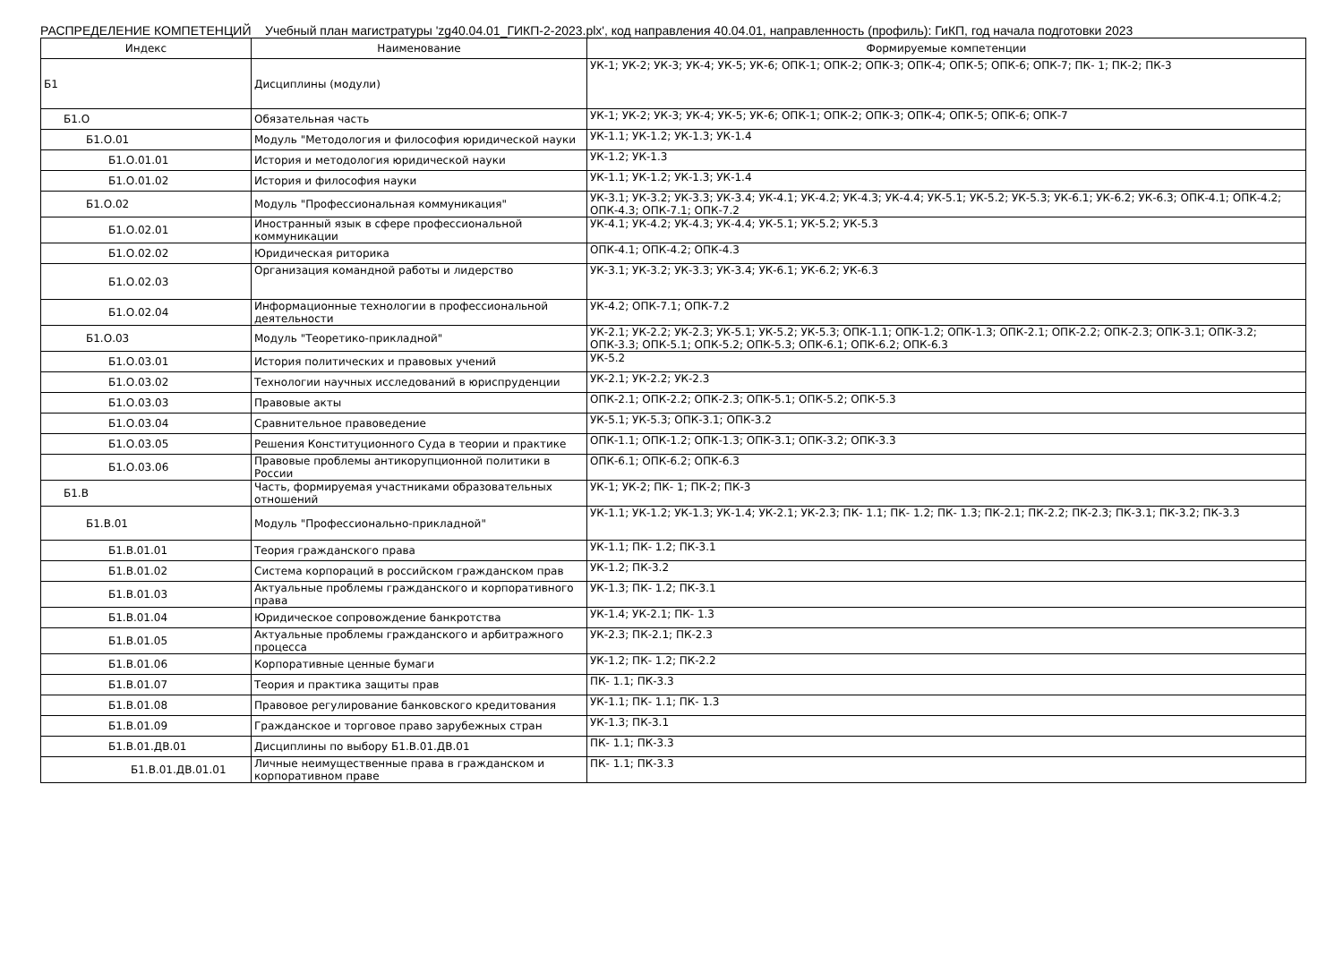РАСПРЕДЕЛЕНИЕ КОМПЕТЕНЦИЙ Учебный план магистратуры 'zg40.04.01_ГИКП-2-2023.plx', код направления 40.04.01, направленность (профиль): ГиКП, год начала подготовки 2023
| Индекс | Наименование | Формируемые компетенции |
| --- | --- | --- |
| Б1 | Дисциплины (модули) | УК-1; УК-2; УК-3; УК-4; УК-5; УК-6; ОПК-1; ОПК-2; ОПК-3; ОПК-4; ОПК-5; ОПК-6; ОПК-7; ПК- 1; ПК-2; ПК-3 |
| Б1.О | Обязательная часть | УК-1; УК-2; УК-3; УК-4; УК-5; УК-6; ОПК-1; ОПК-2; ОПК-3; ОПК-4; ОПК-5; ОПК-6; ОПК-7 |
| Б1.О.01 | Модуль "Методология и философия юридической науки | УК-1.1; УК-1.2; УК-1.3; УК-1.4 |
| Б1.О.01.01 | История и методология юридической науки | УК-1.2; УК-1.3 |
| Б1.О.01.02 | История и философия науки | УК-1.1; УК-1.2; УК-1.3; УК-1.4 |
| Б1.О.02 | Модуль "Профессиональная коммуникация" | УК-3.1; УК-3.2; УК-3.3; УК-3.4; УК-4.1; УК-4.2; УК-4.3; УК-4.4; УК-5.1; УК-5.2; УК-5.3; УК-6.1; УК-6.2; УК-6.3; ОПК-4.1; ОПК-4.2; ОПК-4.3; ОПК-7.1; ОПК-7.2 |
| Б1.О.02.01 | Иностранный язык в сфере профессиональной коммуникации | УК-4.1; УК-4.2; УК-4.3; УК-4.4; УК-5.1; УК-5.2; УК-5.3 |
| Б1.О.02.02 | Юридическая риторика | ОПК-4.1; ОПК-4.2; ОПК-4.3 |
| Б1.О.02.03 | Организация командной работы и лидерство | УК-3.1; УК-3.2; УК-3.3; УК-3.4; УК-6.1; УК-6.2; УК-6.3 |
| Б1.О.02.04 | Информационные технологии в профессиональной деятельности | УК-4.2; ОПК-7.1; ОПК-7.2 |
| Б1.О.03 | Модуль "Теоретико-прикладной" | УК-2.1; УК-2.2; УК-2.3; УК-5.1; УК-5.2; УК-5.3; ОПК-1.1; ОПК-1.2; ОПК-1.3; ОПК-2.1; ОПК-2.2; ОПК-2.3; ОПК-3.1; ОПК-3.2; ОПК-3.3; ОПК-5.1; ОПК-5.2; ОПК-5.3; ОПК-6.1; ОПК-6.2; ОПК-6.3 |
| Б1.О.03.01 | История политических и правовых учений | УК-5.2 |
| Б1.О.03.02 | Технологии научных исследований в юриспруденции | УК-2.1; УК-2.2; УК-2.3 |
| Б1.О.03.03 | Правовые акты | ОПК-2.1; ОПК-2.2; ОПК-2.3; ОПК-5.1; ОПК-5.2; ОПК-5.3 |
| Б1.О.03.04 | Сравнительное правоведение | УК-5.1; УК-5.3; ОПК-3.1; ОПК-3.2 |
| Б1.О.03.05 | Решения Конституционного Суда в теории и практике | ОПК-1.1; ОПК-1.2; ОПК-1.3; ОПК-3.1; ОПК-3.2; ОПК-3.3 |
| Б1.О.03.06 | Правовые проблемы антикорупционной политики в России | ОПК-6.1; ОПК-6.2; ОПК-6.3 |
| Б1.В | Часть, формируемая участниками образовательных отношений | УК-1; УК-2; ПК- 1; ПК-2; ПК-3 |
| Б1.В.01 | Модуль "Профессионально-прикладной" | УК-1.1; УК-1.2; УК-1.3; УК-1.4; УК-2.1; УК-2.3; ПК- 1.1; ПК- 1.2; ПК- 1.3; ПК-2.1; ПК-2.2; ПК-2.3; ПК-3.1; ПК-3.2; ПК-3.3 |
| Б1.В.01.01 | Теория гражданского права | УК-1.1; ПК- 1.2; ПК-3.1 |
| Б1.В.01.02 | Система корпораций в российском гражданском прав | УК-1.2; ПК-3.2 |
| Б1.В.01.03 | Актуальные проблемы гражданского и корпоративного права | УК-1.3; ПК- 1.2; ПК-3.1 |
| Б1.В.01.04 | Юридическое сопровождение банкротства | УК-1.4; УК-2.1; ПК- 1.3 |
| Б1.В.01.05 | Актуальные проблемы гражданского и арбитражного процесса | УК-2.3; ПК-2.1; ПК-2.3 |
| Б1.В.01.06 | Корпоративные ценные бумаги | УК-1.2; ПК- 1.2; ПК-2.2 |
| Б1.В.01.07 | Теория и практика защиты прав | ПК- 1.1; ПК-3.3 |
| Б1.В.01.08 | Правовое регулирование банковского кредитования | УК-1.1; ПК- 1.1; ПК- 1.3 |
| Б1.В.01.09 | Гражданское и торговое право зарубежных стран | УК-1.3; ПК-3.1 |
| Б1.В.01.ДВ.01 | Дисциплины по выбору Б1.В.01.ДВ.01 | ПК- 1.1; ПК-3.3 |
| Б1.В.01.ДВ.01.01 | Личные неимущественные права в гражданском и корпоративном праве | ПК- 1.1; ПК-3.3 |